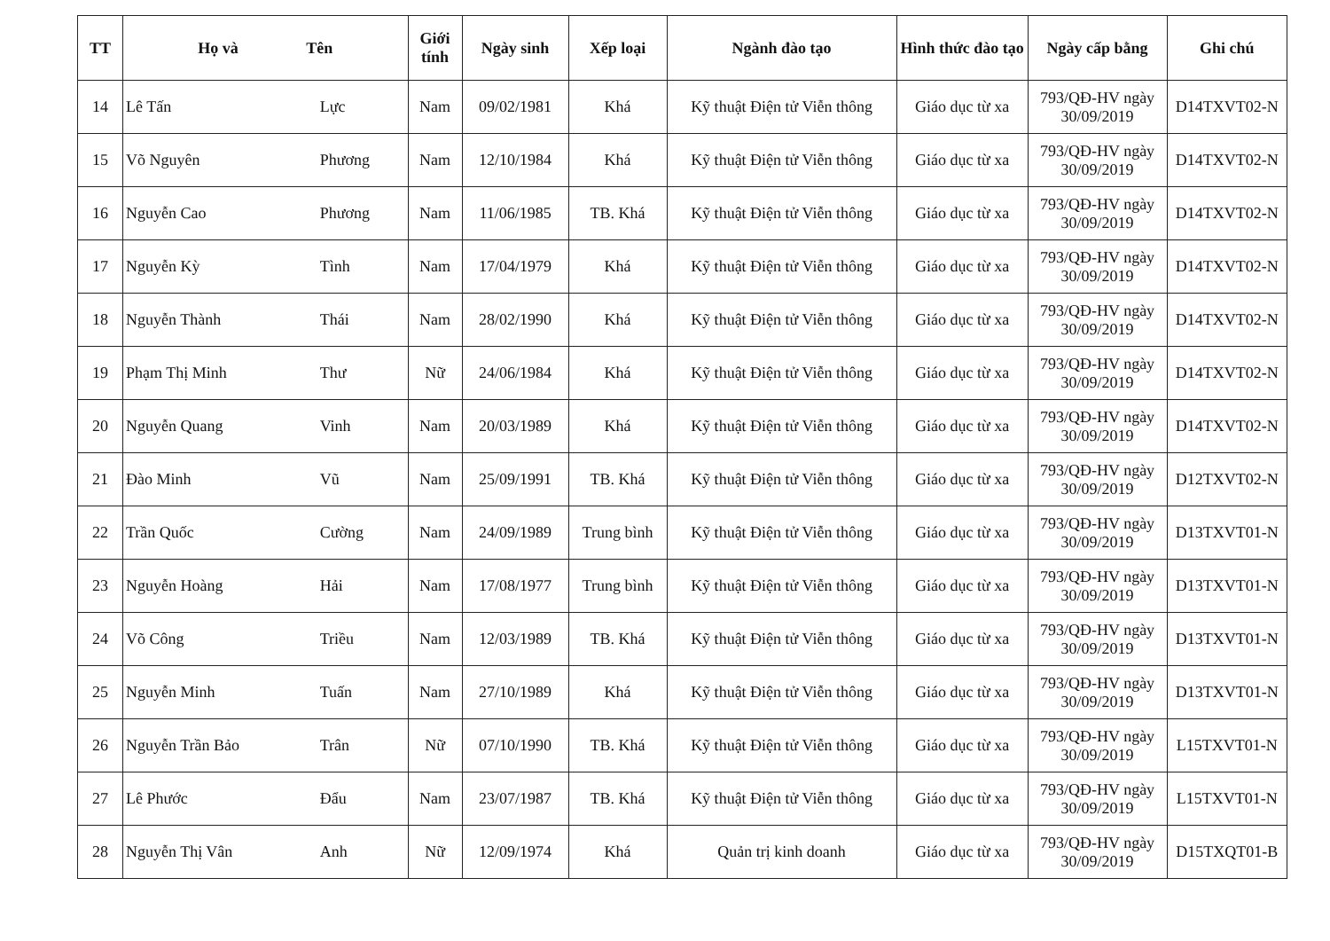| TT | Họ và Tên | | Giới tính | Ngày sinh | Xếp loại | Ngành đào tạo | Hình thức đào tạo | Ngày cấp bằng | Ghi chú |
| --- | --- | --- | --- | --- | --- | --- | --- | --- | --- |
| 14 | Lê Tấn | Lực | Nam | 09/02/1981 | Khá | Kỹ thuật Điện tử Viễn thông | Giáo dục từ xa | 793/QĐ-HV ngày 30/09/2019 | D14TXVT02-N |
| 15 | Võ Nguyên | Phương | Nam | 12/10/1984 | Khá | Kỹ thuật Điện tử Viễn thông | Giáo dục từ xa | 793/QĐ-HV ngày 30/09/2019 | D14TXVT02-N |
| 16 | Nguyễn Cao | Phương | Nam | 11/06/1985 | TB. Khá | Kỹ thuật Điện tử Viễn thông | Giáo dục từ xa | 793/QĐ-HV ngày 30/09/2019 | D14TXVT02-N |
| 17 | Nguyễn Kỳ | Tình | Nam | 17/04/1979 | Khá | Kỹ thuật Điện tử Viễn thông | Giáo dục từ xa | 793/QĐ-HV ngày 30/09/2019 | D14TXVT02-N |
| 18 | Nguyễn Thành | Thái | Nam | 28/02/1990 | Khá | Kỹ thuật Điện tử Viễn thông | Giáo dục từ xa | 793/QĐ-HV ngày 30/09/2019 | D14TXVT02-N |
| 19 | Phạm Thị Minh | Thư | Nữ | 24/06/1984 | Khá | Kỹ thuật Điện tử Viễn thông | Giáo dục từ xa | 793/QĐ-HV ngày 30/09/2019 | D14TXVT02-N |
| 20 | Nguyễn Quang | Vinh | Nam | 20/03/1989 | Khá | Kỹ thuật Điện tử Viễn thông | Giáo dục từ xa | 793/QĐ-HV ngày 30/09/2019 | D14TXVT02-N |
| 21 | Đào Minh | Vũ | Nam | 25/09/1991 | TB. Khá | Kỹ thuật Điện tử Viễn thông | Giáo dục từ xa | 793/QĐ-HV ngày 30/09/2019 | D12TXVT02-N |
| 22 | Trần Quốc | Cường | Nam | 24/09/1989 | Trung bình | Kỹ thuật Điện tử Viễn thông | Giáo dục từ xa | 793/QĐ-HV ngày 30/09/2019 | D13TXVT01-N |
| 23 | Nguyễn Hoàng | Hải | Nam | 17/08/1977 | Trung bình | Kỹ thuật Điện tử Viễn thông | Giáo dục từ xa | 793/QĐ-HV ngày 30/09/2019 | D13TXVT01-N |
| 24 | Võ Công | Triều | Nam | 12/03/1989 | TB. Khá | Kỹ thuật Điện tử Viễn thông | Giáo dục từ xa | 793/QĐ-HV ngày 30/09/2019 | D13TXVT01-N |
| 25 | Nguyễn Minh | Tuấn | Nam | 27/10/1989 | Khá | Kỹ thuật Điện tử Viễn thông | Giáo dục từ xa | 793/QĐ-HV ngày 30/09/2019 | D13TXVT01-N |
| 26 | Nguyễn Trần Bảo | Trân | Nữ | 07/10/1990 | TB. Khá | Kỹ thuật Điện tử Viễn thông | Giáo dục từ xa | 793/QĐ-HV ngày 30/09/2019 | L15TXVT01-N |
| 27 | Lê Phước | Đẩu | Nam | 23/07/1987 | TB. Khá | Kỹ thuật Điện tử Viễn thông | Giáo dục từ xa | 793/QĐ-HV ngày 30/09/2019 | L15TXVT01-N |
| 28 | Nguyễn Thị Vân | Anh | Nữ | 12/09/1974 | Khá | Quản trị kinh doanh | Giáo dục từ xa | 793/QĐ-HV ngày 30/09/2019 | D15TXQT01-B |